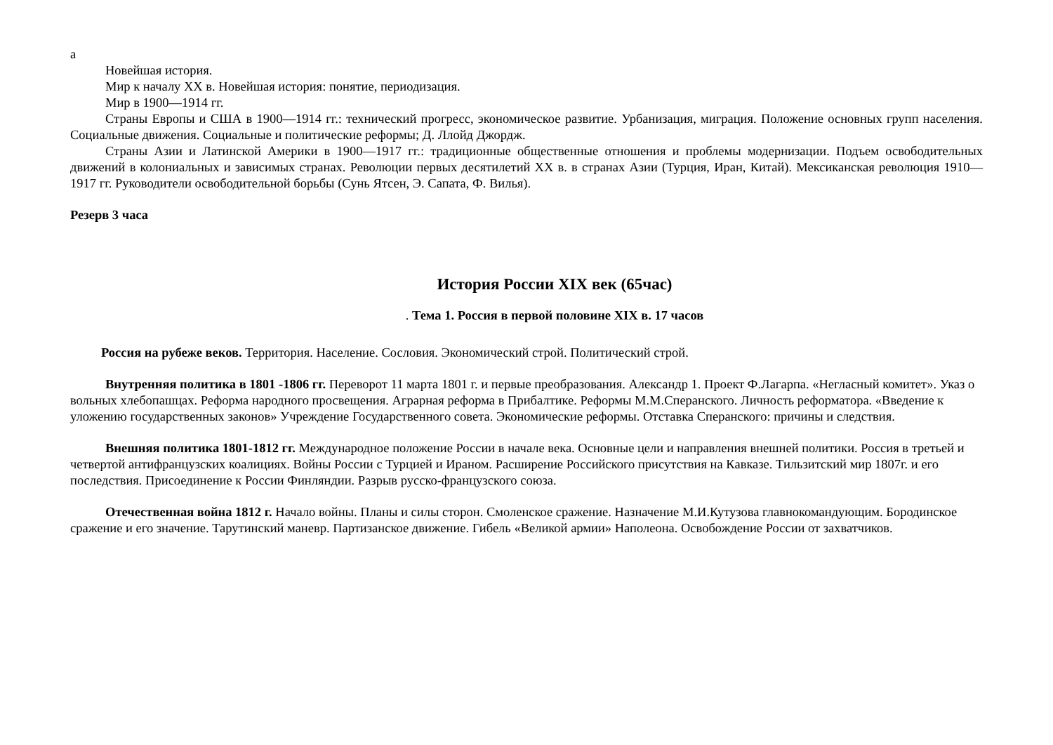а
Новейшая история.
Мир к началу XX в. Новейшая история: понятие, периодизация.
Мир в 1900—1914 гг.
Страны Европы и США в 1900—1914 гг.: технический прогресс, экономическое развитие. Урбанизация, миграция. Положение основных групп населения. Социальные движения. Социальные и политические реформы; Д. Ллойд Джордж.
Страны Азии и Латинской Америки в 1900—1917 гг.: традиционные общественные отношения и проблемы модернизации. Подъем освободительных движений в колониальных и зависимых странах. Революции первых десятилетий XX в. в странах Азии (Турция, Иран, Китай). Мексиканская революция 1910—1917 гг. Руководители освободительной борьбы (Сунь Ятсен, Э. Сапата, Ф. Вилья).
Резерв 3 часа
История России XIX век (65час)
. Тема 1. Россия в первой половине XIX в. 17 часов
Россия на рубеже веков. Территория. Население. Сословия. Экономический строй. Политический строй.
Внутренняя политика в 1801 -1806 гг. Переворот 11 марта 1801 г. и первые преобразования. Александр 1. Проект Ф.Лагарпа. «Негласный комитет». Указ о вольных хлебопашцах. Реформа народного просвещения. Аграрная реформа в Прибалтике. Реформы М.М.Сперанского. Личность реформатора. «Введение к уложению государственных законов» Учреждение Государственного совета. Экономические реформы. Отставка Сперанского: причины и следствия.
Внешняя политика 1801-1812 гг. Международное положение России в начале века. Основные цели и направления внешней политики. Россия в третьей и четвертой антифранцузских коалициях. Войны России с Турцией и Ираном. Расширение Российского присутствия на Кавказе. Тильзитский мир 1807г. и его последствия. Присоединение к России Финляндии. Разрыв русско-французского союза.
Отечественная война 1812 г. Начало войны. Планы и силы сторон. Смоленское сражение. Назначение М.И.Кутузова главнокомандующим. Бородинское сражение и его значение. Тарутинский маневр. Партизанское движение. Гибель «Великой армии» Наполеона. Освобождение России от захватчиков.